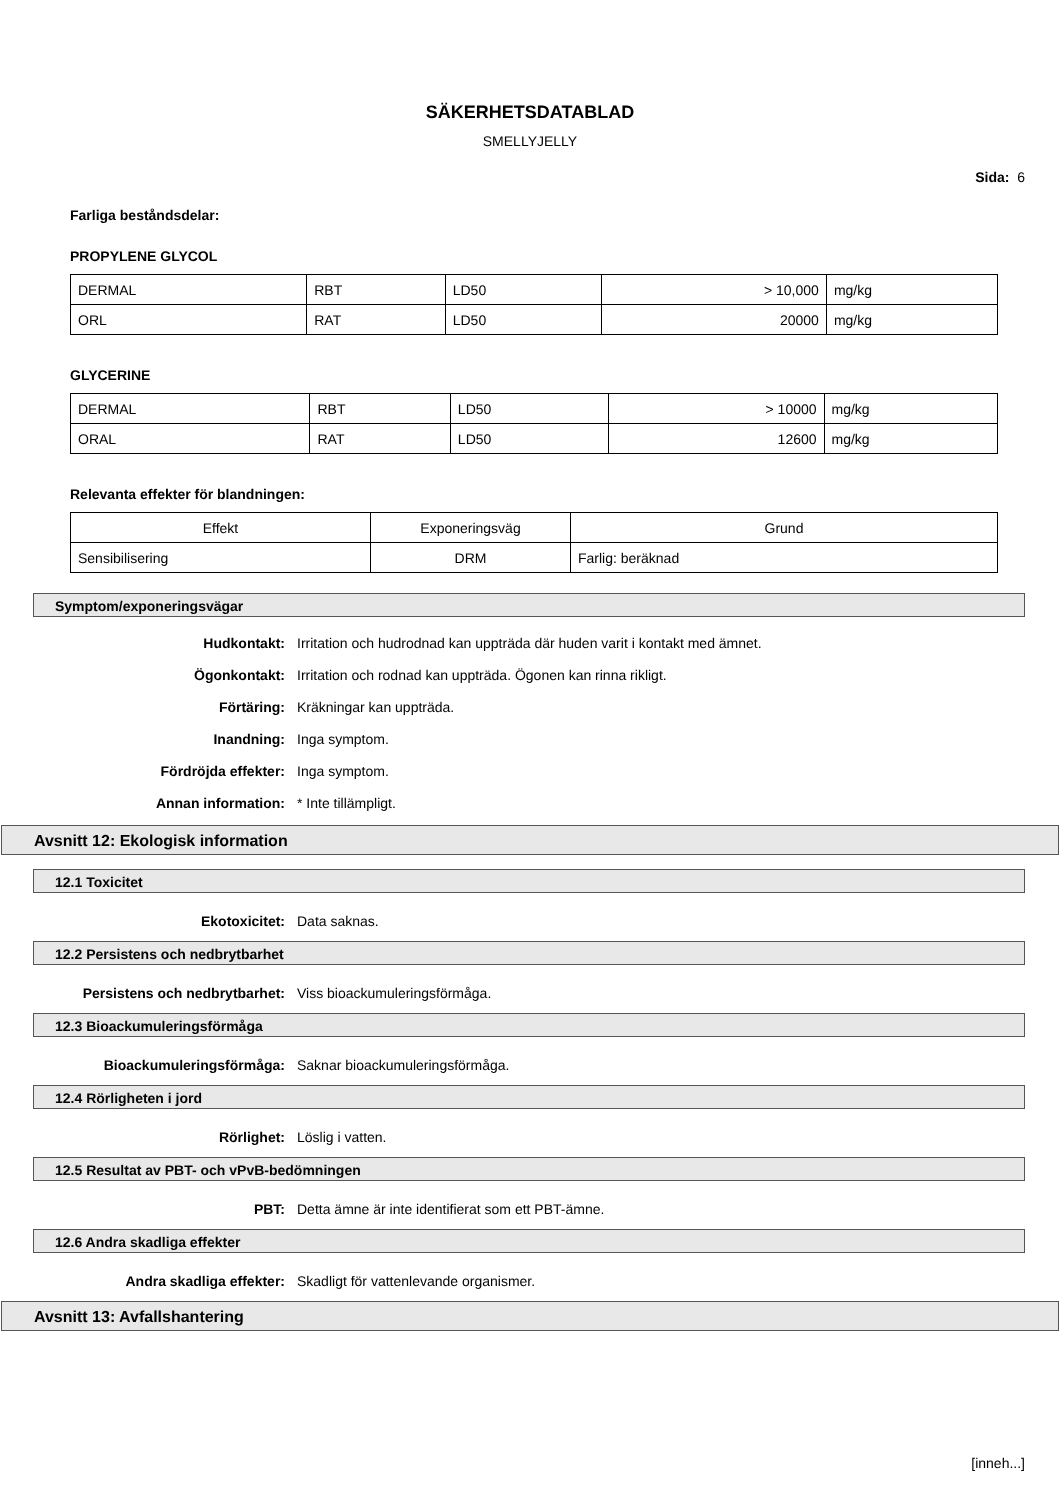SÄKERHETSDATABLAD
SMELLYJELLY
Sida: 6
Farliga beståndsdelar:
PROPYLENE GLYCOL
| DERMAL | RBT | LD50 | > 10,000 | mg/kg |
| ORL | RAT | LD50 | 20000 | mg/kg |
GLYCERINE
| DERMAL | RBT | LD50 | > 10000 | mg/kg |
| ORAL | RAT | LD50 | 12600 | mg/kg |
Relevanta effekter för blandningen:
| Effekt | Exponeringsväg | Grund |
| Sensibilisering | DRM | Farlig: beräknad |
Symptom/exponeringsvägar
Hudkontakt: Irritation och hudrodnad kan uppträda där huden varit i kontakt med ämnet.
Ögonkontakt: Irritation och rodnad kan uppträda. Ögonen kan rinna rikligt.
Förtäring: Kräkningar kan uppträda.
Inandning: Inga symptom.
Fördröjda effekter: Inga symptom.
Annan information: * Inte tillämpligt.
Avsnitt 12: Ekologisk information
12.1 Toxicitet
Ekotoxicitet: Data saknas.
12.2 Persistens och nedbrytbarhet
Persistens och nedbrytbarhet: Viss bioackumuleringsförmåga.
12.3 Bioackumuleringsförmåga
Bioackumuleringsförmåga: Saknar bioackumuleringsförmåga.
12.4 Rörligheten i jord
Rörlighet: Löslig i vatten.
12.5 Resultat av PBT- och vPvB-bedömningen
PBT: Detta ämne är inte identifierat som ett PBT-ämne.
12.6 Andra skadliga effekter
Andra skadliga effekter: Skadligt för vattenlevande organismer.
Avsnitt 13: Avfallshantering
[inneh...]